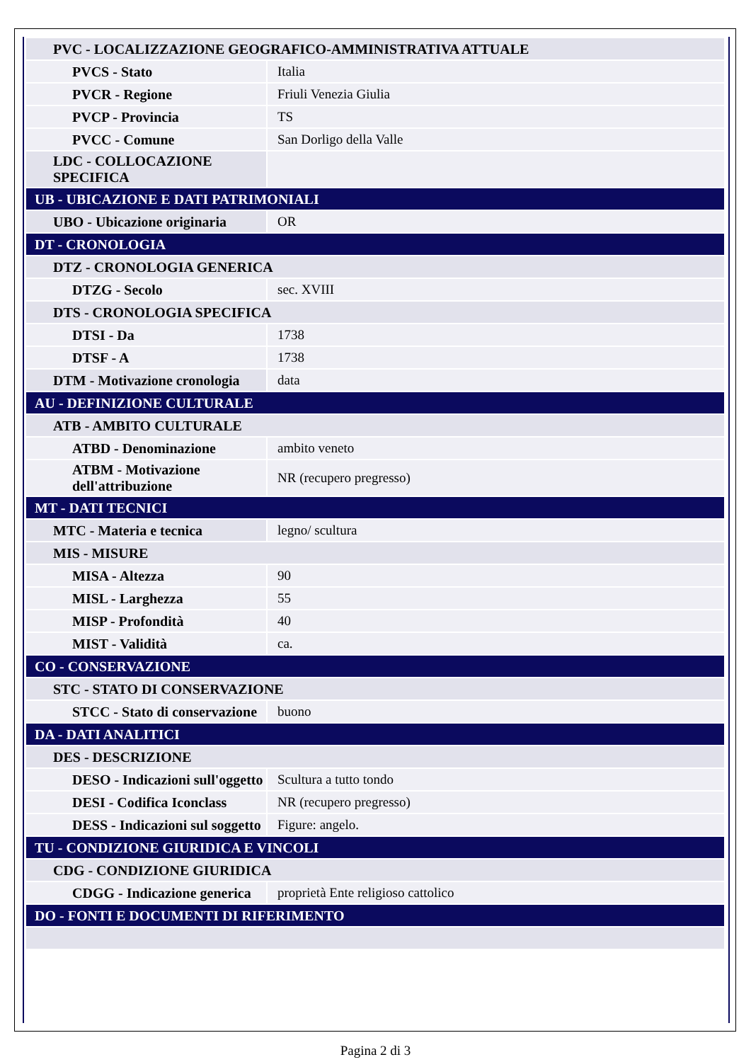| PVC - LOCALIZZAZIONE GEOGRAFICO-AMMINISTRATIVA ATTUALE | |
| PVCS - Stato | Italia |
| PVCR - Regione | Friuli Venezia Giulia |
| PVCP - Provincia | TS |
| PVCC - Comune | San Dorligo della Valle |
| LDC - COLLOCAZIONE SPECIFICA | |
| UB - UBICAZIONE E DATI PATRIMONIALI | |
| UBO - Ubicazione originaria | OR |
| DT - CRONOLOGIA | |
| DTZ - CRONOLOGIA GENERICA | |
| DTZG - Secolo | sec. XVIII |
| DTS - CRONOLOGIA SPECIFICA | |
| DTSI - Da | 1738 |
| DTSF - A | 1738 |
| DTM - Motivazione cronologia | data |
| AU - DEFINIZIONE CULTURALE | |
| ATB - AMBITO CULTURALE | |
| ATBD - Denominazione | ambito veneto |
| ATBM - Motivazione dell'attribuzione | NR (recupero pregresso) |
| MT - DATI TECNICI | |
| MTC - Materia e tecnica | legno/ scultura |
| MIS - MISURE | |
| MISA - Altezza | 90 |
| MISL - Larghezza | 55 |
| MISP - Profondità | 40 |
| MIST - Validità | ca. |
| CO - CONSERVAZIONE | |
| STC - STATO DI CONSERVAZIONE | |
| STCC - Stato di conservazione | buono |
| DA - DATI ANALITICI | |
| DES - DESCRIZIONE | |
| DESO - Indicazioni sull'oggetto | Scultura a tutto tondo |
| DESI - Codifica Iconclass | NR (recupero pregresso) |
| DESS - Indicazioni sul soggetto | Figure: angelo. |
| TU - CONDIZIONE GIURIDICA E VINCOLI | |
| CDG - CONDIZIONE GIURIDICA | |
| CDGG - Indicazione generica | proprietà Ente religioso cattolico |
| DO - FONTI E DOCUMENTI DI RIFERIMENTO | |
Pagina 2 di 3